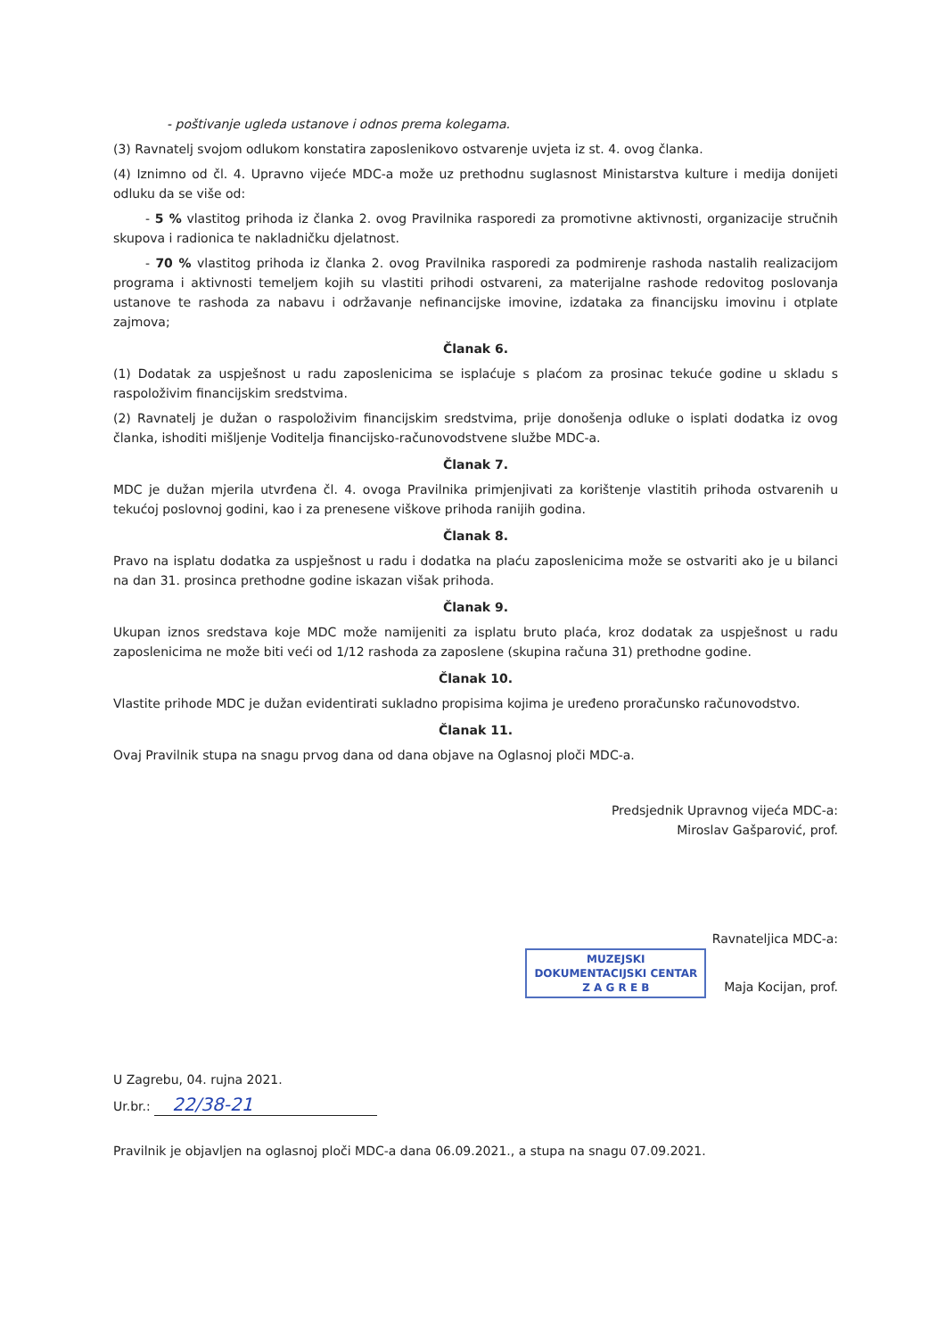- poštivanje ugleda ustanove i odnos prema kolegama.
(3) Ravnatelj svojom odlukom konstatira zaposlenikovo ostvarenje uvjeta iz st. 4. ovog članka.
(4) Iznimno od čl. 4. Upravno vijeće MDC-a može uz prethodnu suglasnost Ministarstva kulture i medija donijeti odluku da se više od:
- 5 % vlastitog prihoda iz članka 2. ovog Pravilnika rasporedi za promotivne aktivnosti, organizacije stručnih skupova i radionica te nakladničku djelatnost.
- 70 % vlastitog prihoda iz članka 2. ovog Pravilnika rasporedi za podmirenje rashoda nastalih realizacijom programa i aktivnosti temeljem kojih su vlastiti prihodi ostvareni, za materijalne rashode redovitog poslovanja ustanove te rashoda za nabavu i održavanje nefinancijske imovine, izdataka za financijsku imovinu i otplate zajmova;
Članak 6.
(1) Dodatak za uspješnost u radu zaposlenicima se isplaćuje s plaćom za prosinac tekuće godine u skladu s raspoloživim financijskim sredstvima.
(2) Ravnatelj je dužan o raspoloživim financijskim sredstvima, prije donošenja odluke o isplati dodatka iz ovog članka, ishoditi mišljenje Voditelja financijsko-računovodstvene službe MDC-a.
Članak 7.
MDC je dužan mjerila utvrđena čl. 4. ovoga Pravilnika primjenjivati za korištenje vlastitih prihoda ostvarenih u tekućoj poslovnoj godini, kao i za prenesene viškove prihoda ranijih godina.
Članak 8.
Pravo na isplatu dodatka za uspješnost u radu i dodatka na plaću zaposlenicima može se ostvariti ako je u bilanci na dan 31. prosinca prethodne godine iskazan višak prihoda.
Članak 9.
Ukupan iznos sredstava koje MDC može namijeniti za isplatu bruto plaća, kroz dodatak za uspješnost u radu zaposlenicima ne može biti veći od 1/12 rashoda za zaposlene (skupina računa 31) prethodne godine.
Članak 10.
Vlastite prihode MDC je dužan evidentirati sukladno propisima kojima je uređeno proračunsko računovodstvo.
Članak 11.
Ovaj Pravilnik stupa na snagu prvog dana od dana objave na Oglasnoj ploči MDC-a.
Predsjednik Upravnog vijeća MDC-a:
Miroslav Gašparović, prof.
Ravnateljica MDC-a:
MUZEJSKI
DOKUMENTACIJSKI CENTAR
Z A G R E B Maja Kocijan, prof.
U Zagrebu, 04. rujna 2021.
Ur.br.: 22/38-21
Pravilnik je objavljen na oglasnoj ploči MDC-a dana 06.09.2021., a stupa na snagu 07.09.2021.